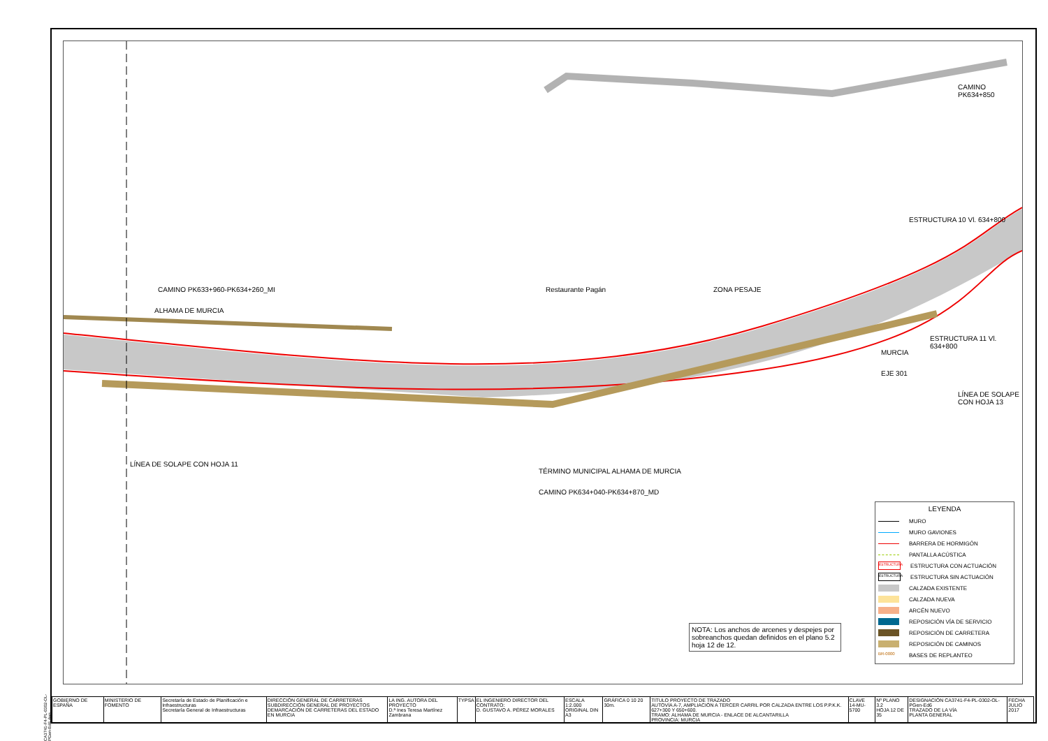CAMINO PK633+960-PK634+260_MI
ALHAMA DE MURCIA
Restaurante Pagán ZONA PESAJE
ESTRUCTURA 10 Vl. 634+800
ESTRUCTURA 11 Vl. 634+800
MURCIA
EJE 301
TÉRMINO MUNICIPAL ALHAMA DE MURCIA
CAMINO PK634+040-PK634+870_MD
CAMINO PK634+850
LÍNEA DE SOLAPE CON HOJA 11
LÍNEA DE SOLAPE CON HOJA 13
LEYENDA
MURO
MURO GAVIONES
BARRERA DE HORMIGÓN
PANTALLA ACÚSTICA
ESTRUCTURA ESTRUCTURA CON ACTUACIÓN
ESTRUCTURA ESTRUCTURA SIN ACTUACIÓN
CALZADA EXISTENTE
CALZADA NUEVA
ARCÉN NUEVO
REPOSICIÓN VÍA DE SERVICIO
REPOSICIÓN DE CARRETERA
REPOSICIÓN DE CAMINOS
BR-0000 BASES DE REPLANTEO
NOTA: Los anchos de arcenes y despejes por sobreanchos quedan definidos en el plano 5.2 hoja 12 de 12.
CA3741-F4-PL-0302-OL-PGen-Ed6.dwg
| GOBIERNO DE ESPAÑA | MINISTERIO DE FOMENTO | Secretaría de Estado de Planificación e Infraestructuras Secretaría General de Infraestructuras | DIRECCIÓN GENERAL DE CARRETERAS SUBDIRECCIÓN GENERAL DE PROYECTOS DEMARCACIÓN DE CARRETERAS DEL ESTADO EN MURCIA | LA ING. AUTORA DEL PROYECTO D.ª Ines Teresa Martínez Zambrana | TYPSA | EL INGENIERO DIRECTOR DEL CONTRATO: D. GUSTAVO A. PÉREZ MORALES | ESCALA 1:2.000 ORIGINAL DIN A3 | GRÁFICA 0 10 20 30m. | TITULO PROYECTO DE TRAZADO AUTOVÍA A-7, AMPLIACIÓN A TERCER CARRIL POR CALZADA ENTRE LOS P.P.K.K. 627+300 Y 650+600. TRAMO: ALHAMA DE MURCIA - ENLACE DE ALCANTARILLA PROVINCIA: MURCIA | CLAVE 14-MU-5700 | Nº PLANO 3.2 HOJA 12 DE 35 | DESIGNACIÓN CA3741-F4-PL-0302-OL-PGen-Ed6 TRAZADO DE LA VÍA PLANTA GENERAL | FECHA JULIO 2017 |